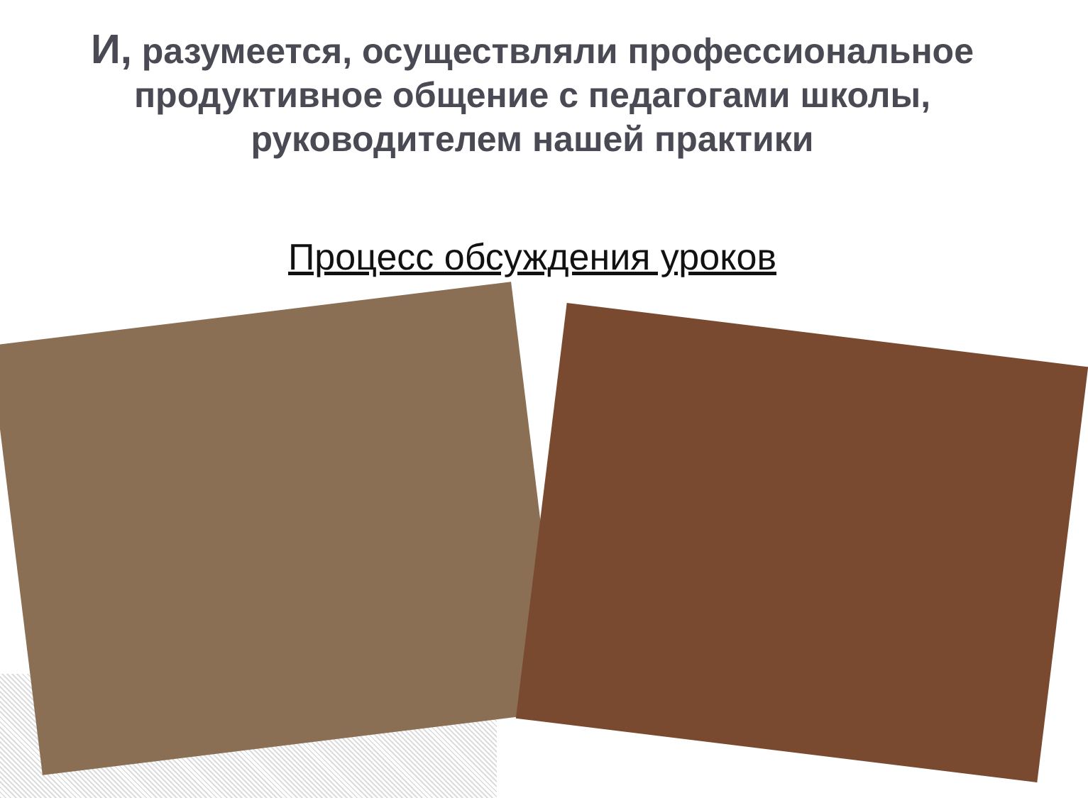И, разумеется, осуществляли профессиональное продуктивное общение с педагогами школы, руководителем нашей практики
Процесс обсуждения уроков